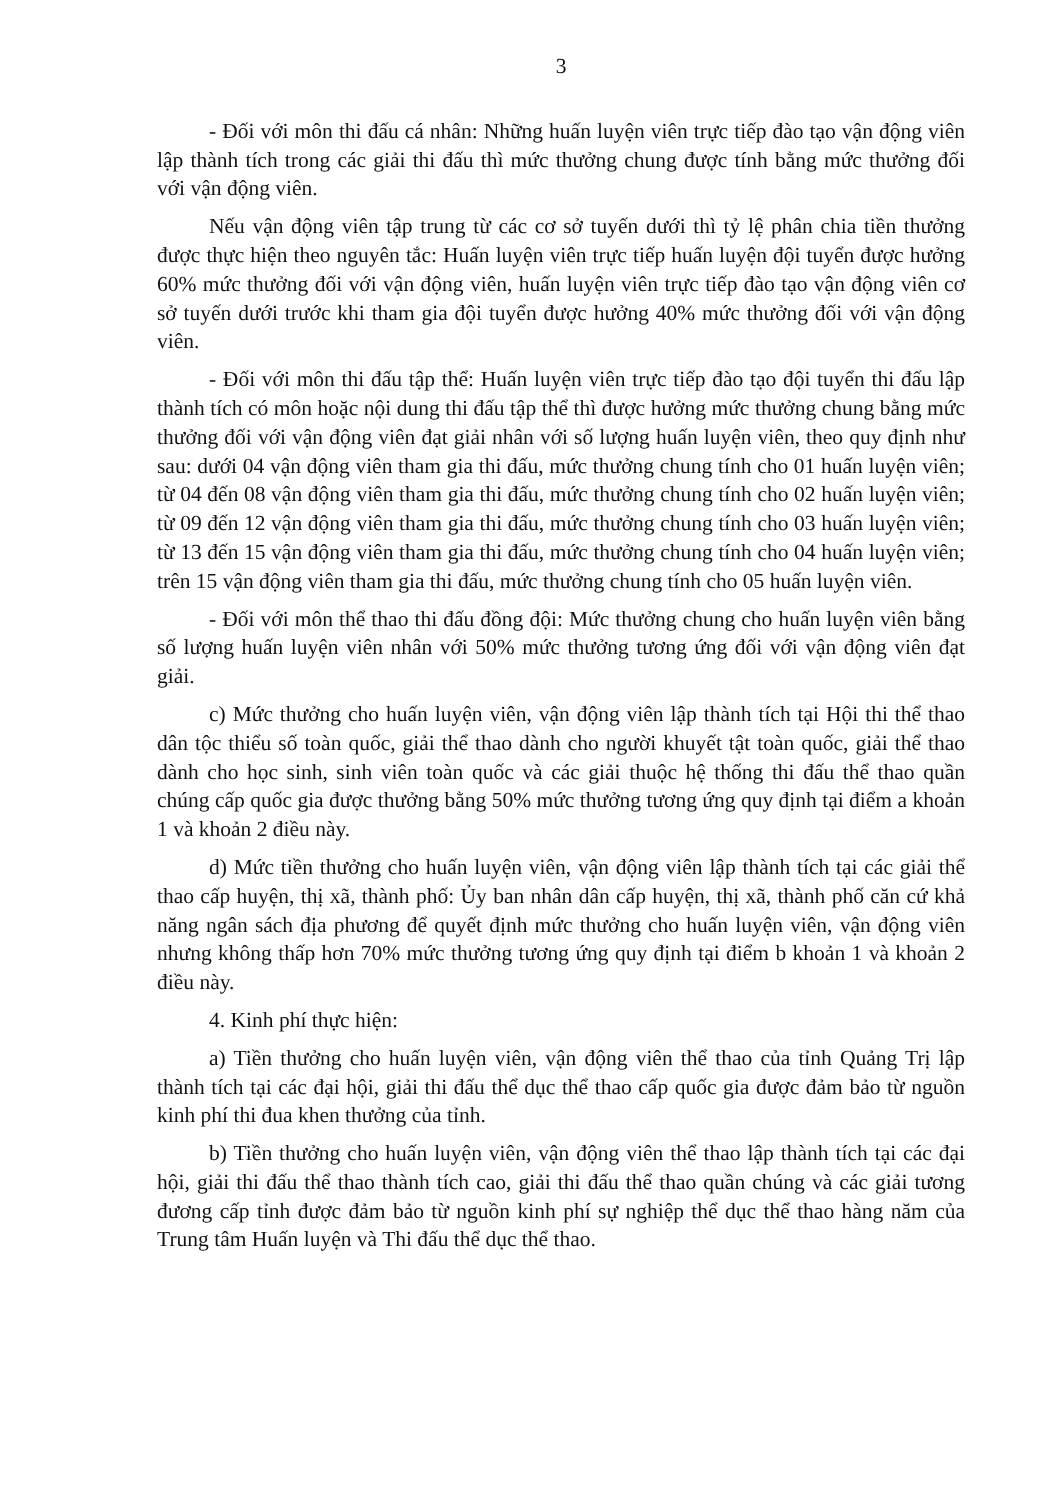3
- Đối với môn thi đấu cá nhân: Những huấn luyện viên trực tiếp đào tạo vận động viên lập thành tích trong các giải thi đấu thì mức thưởng chung được tính bằng mức thưởng đối với vận động viên.
Nếu vận động viên tập trung từ các cơ sở tuyến dưới thì tỷ lệ phân chia tiền thưởng được thực hiện theo nguyên tắc: Huấn luyện viên trực tiếp huấn luyện đội tuyển được hưởng 60% mức thưởng đối với vận động viên, huấn luyện viên trực tiếp đào tạo vận động viên cơ sở tuyến dưới trước khi tham gia đội tuyển được hưởng 40% mức thưởng đối với vận động viên.
- Đối với môn thi đấu tập thể: Huấn luyện viên trực tiếp đào tạo đội tuyển thi đấu lập thành tích có môn hoặc nội dung thi đấu tập thể thì được hưởng mức thưởng chung bằng mức thưởng đối với vận động viên đạt giải nhân với số lượng huấn luyện viên, theo quy định như sau: dưới 04 vận động viên tham gia thi đấu, mức thưởng chung tính cho 01 huấn luyện viên; từ 04 đến 08 vận động viên tham gia thi đấu, mức thưởng chung tính cho 02 huấn luyện viên; từ 09 đến 12 vận động viên tham gia thi đấu, mức thưởng chung tính cho 03 huấn luyện viên; từ 13 đến 15 vận động viên tham gia thi đấu, mức thưởng chung tính cho 04 huấn luyện viên; trên 15 vận động viên tham gia thi đấu, mức thưởng chung tính cho 05 huấn luyện viên.
- Đối với môn thể thao thi đấu đồng đội: Mức thưởng chung cho huấn luyện viên bằng số lượng huấn luyện viên nhân với 50% mức thưởng tương ứng đối với vận động viên đạt giải.
c) Mức thưởng cho huấn luyện viên, vận động viên lập thành tích tại Hội thi thể thao dân tộc thiểu số toàn quốc, giải thể thao dành cho người khuyết tật toàn quốc, giải thể thao dành cho học sinh, sinh viên toàn quốc và các giải thuộc hệ thống thi đấu thể thao quần chúng cấp quốc gia được thưởng bằng 50% mức thưởng tương ứng quy định tại điểm a khoản 1 và khoản 2 điều này.
d) Mức tiền thưởng cho huấn luyện viên, vận động viên lập thành tích tại các giải thể thao cấp huyện, thị xã, thành phố: Ủy ban nhân dân cấp huyện, thị xã, thành phố căn cứ khả năng ngân sách địa phương để quyết định mức thưởng cho huấn luyện viên, vận động viên nhưng không thấp hơn 70% mức thưởng tương ứng quy định tại điểm b khoản 1 và khoản 2 điều này.
4. Kinh phí thực hiện:
a) Tiền thưởng cho huấn luyện viên, vận động viên thể thao của tỉnh Quảng Trị lập thành tích tại các đại hội, giải thi đấu thể dục thể thao cấp quốc gia được đảm bảo từ nguồn kinh phí thi đua khen thưởng của tỉnh.
b) Tiền thưởng cho huấn luyện viên, vận động viên thể thao lập thành tích tại các đại hội, giải thi đấu thể thao thành tích cao, giải thi đấu thể thao quần chúng và các giải tương đương cấp tỉnh được đảm bảo từ nguồn kinh phí sự nghiệp thể dục thể thao hàng năm của Trung tâm Huấn luyện và Thi đấu thể dục thể thao.